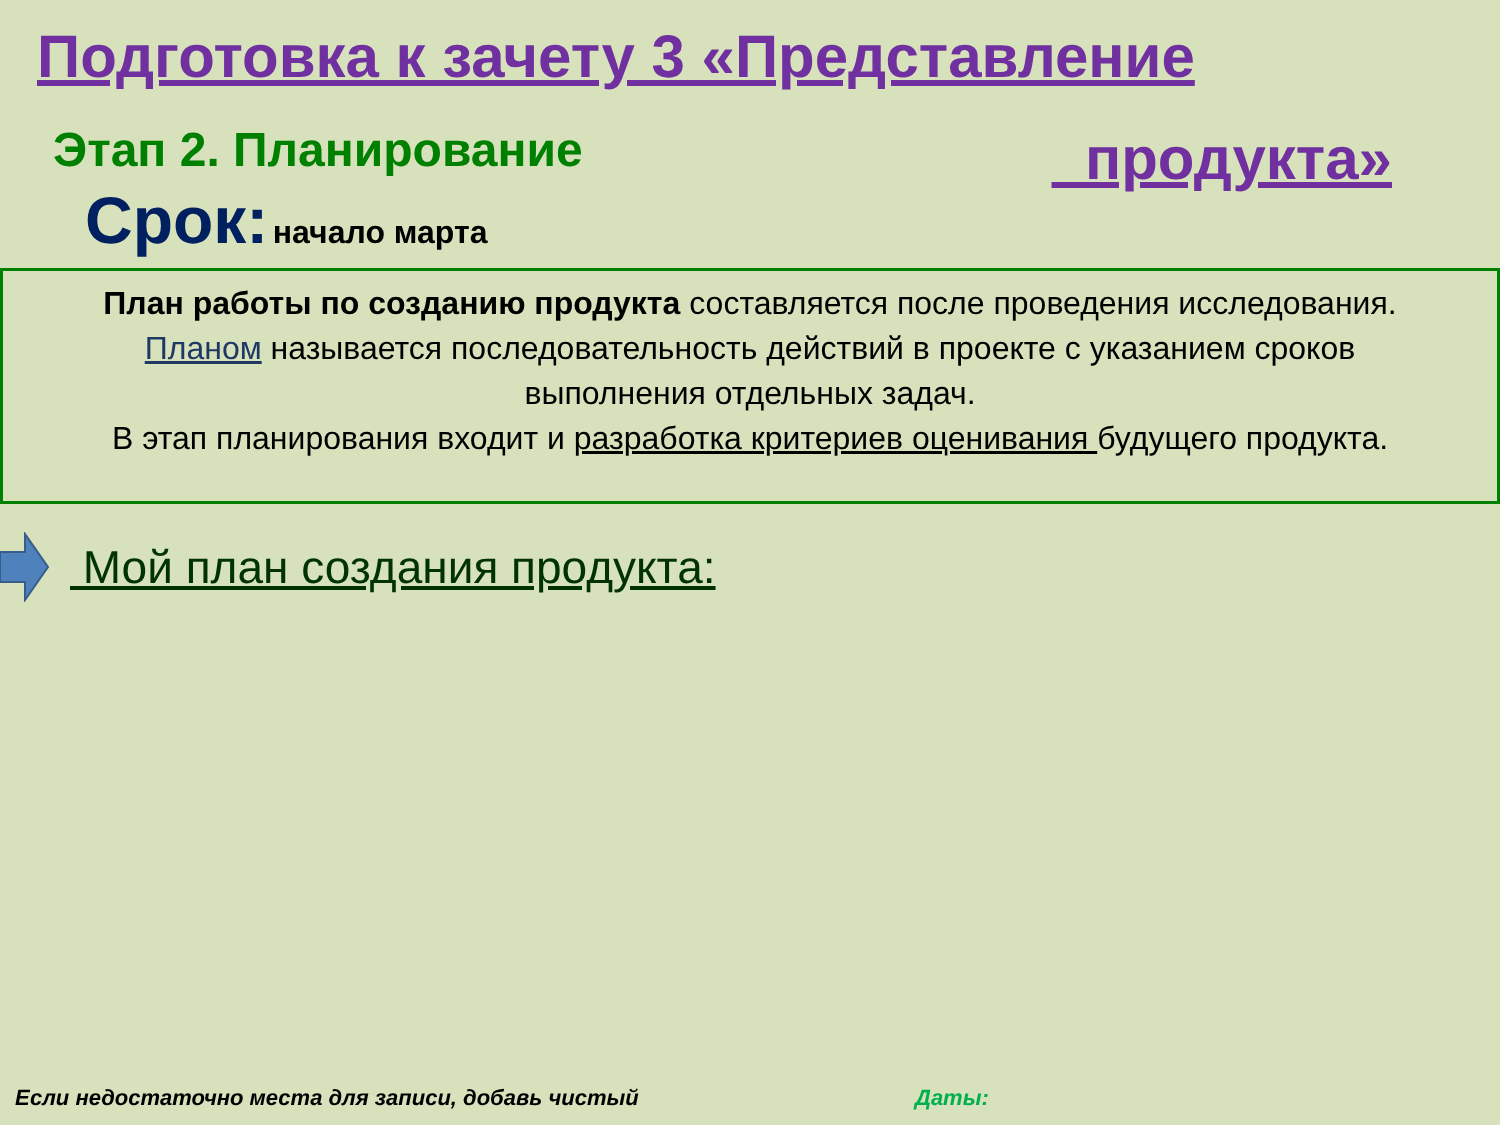Подготовка к зачету 3 «Представление
Этап 2. Планирование
продукта»
Срок: начало марта
План работы по созданию продукта составляется после проведения исследования. Планом называется последовательность действий в проекте с указанием сроков выполнения отдельных задач.
В этап планирования входит и разработка критериев оценивания будущего продукта.
Мой план создания продукта:
Если недостаточно места для записи, добавь чистый Даты: